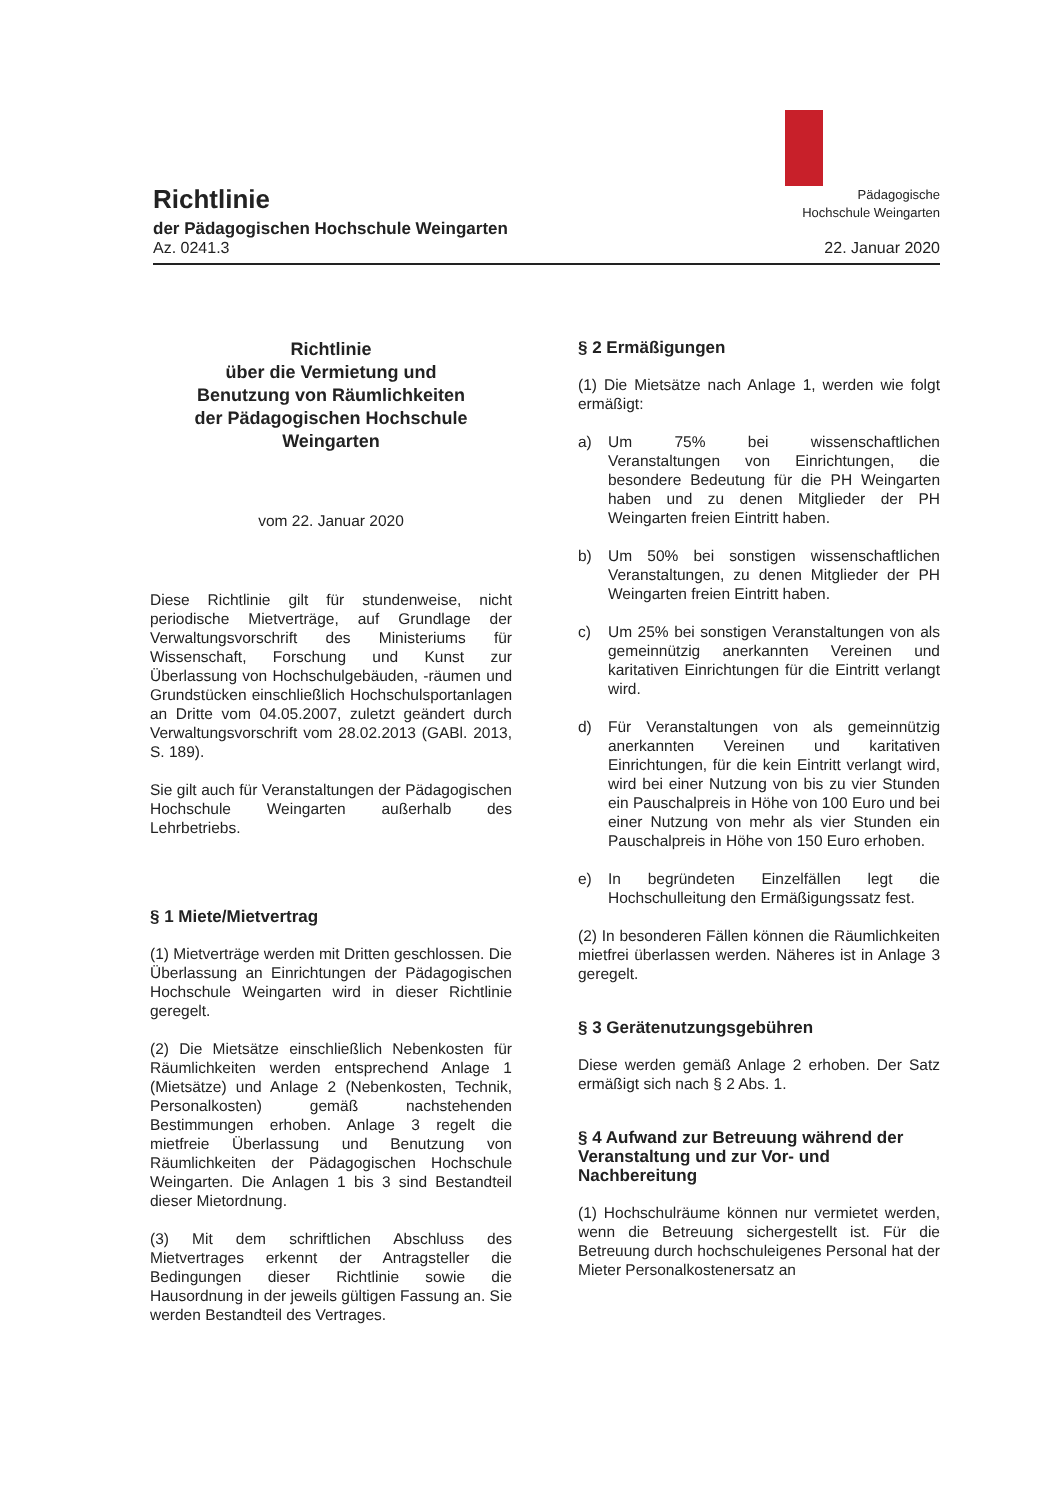Pädagogische
Hochschule Weingarten
Richtlinie
der Pädagogischen Hochschule Weingarten
Az. 0241.3 22. Januar 2020
Richtlinie
über die Vermietung und
Benutzung von Räumlichkeiten
der Pädagogischen Hochschule
Weingarten
vom 22. Januar 2020
Diese Richtlinie gilt für stundenweise, nicht periodische Mietverträge, auf Grundlage der Verwaltungsvorschrift des Ministeriums für Wissenschaft, Forschung und Kunst zur Überlassung von Hochschulgebäuden, -räumen und Grundstücken einschließlich Hochschulsportanlagen an Dritte vom 04.05.2007, zuletzt geändert durch Verwaltungsvorschrift vom 28.02.2013 (GABl. 2013, S. 189).
Sie gilt auch für Veranstaltungen der Pädagogischen Hochschule Weingarten außerhalb des Lehrbetriebs.
§ 1 Miete/Mietvertrag
(1) Mietverträge werden mit Dritten geschlossen. Die Überlassung an Einrichtungen der Pädagogischen Hochschule Weingarten wird in dieser Richtlinie geregelt.
(2) Die Mietsätze einschließlich Nebenkosten für Räumlichkeiten werden entsprechend Anlage 1 (Mietsätze) und Anlage 2 (Nebenkosten, Technik, Personalkosten) gemäß nachstehenden Bestimmungen erhoben. Anlage 3 regelt die mietfreie Überlassung und Benutzung von Räumlichkeiten der Pädagogischen Hochschule Weingarten. Die Anlagen 1 bis 3 sind Bestandteil dieser Mietordnung.
(3) Mit dem schriftlichen Abschluss des Mietvertrages erkennt der Antragsteller die Bedingungen dieser Richtlinie sowie die Hausordnung in der jeweils gültigen Fassung an. Sie werden Bestandteil des Vertrages.
§ 2 Ermäßigungen
(1) Die Mietsätze nach Anlage 1, werden wie folgt ermäßigt:
a) Um 75% bei wissenschaftlichen Veranstaltungen von Einrichtungen, die besondere Bedeutung für die PH Weingarten haben und zu denen Mitglieder der PH Weingarten freien Eintritt haben.
b) Um 50% bei sonstigen wissenschaftlichen Veranstaltungen, zu denen Mitglieder der PH Weingarten freien Eintritt haben.
c) Um 25% bei sonstigen Veranstaltungen von als gemeinnützig anerkannten Vereinen und karitativen Einrichtungen für die Eintritt verlangt wird.
d) Für Veranstaltungen von als gemeinnützig anerkannten Vereinen und karitativen Einrichtungen, für die kein Eintritt verlangt wird, wird bei einer Nutzung von bis zu vier Stunden ein Pauschalpreis in Höhe von 100 Euro und bei einer Nutzung von mehr als vier Stunden ein Pauschalpreis in Höhe von 150 Euro erhoben.
e) In begründeten Einzelfällen legt die Hochschulleitung den Ermäßigungssatz fest.
(2) In besonderen Fällen können die Räumlichkeiten mietfrei überlassen werden. Näheres ist in Anlage 3 geregelt.
§ 3 Gerätenutzungsgebühren
Diese werden gemäß Anlage 2 erhoben. Der Satz ermäßigt sich nach § 2 Abs. 1.
§ 4 Aufwand zur Betreuung während der Veranstaltung und zur Vor- und Nachbereitung
(1) Hochschulräume können nur vermietet werden, wenn die Betreuung sichergestellt ist. Für die Betreuung durch hochschuleigenes Personal hat der Mieter Personalkostenersatz an